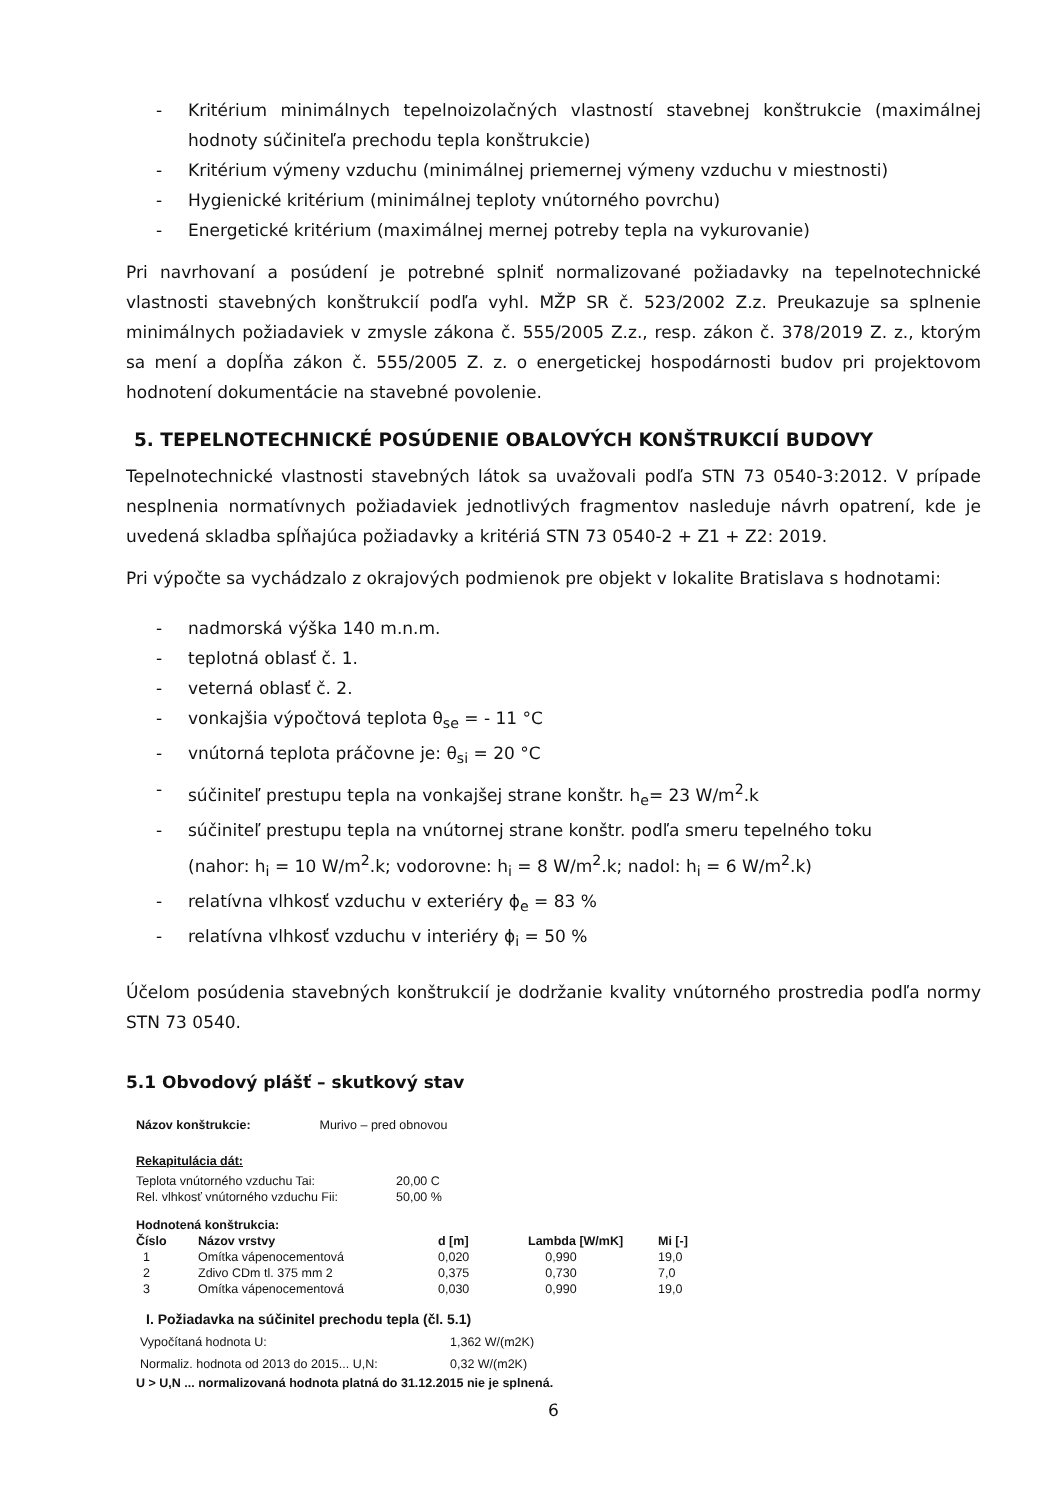- Kritérium minimálnych tepelnoizolačných vlastností stavebnej konštrukcie (maximálnej hodnoty súčiniteľa prechodu tepla konštrukcie)
- Kritérium výmeny vzduchu (minimálnej priemernej výmeny vzduchu v miestnosti)
- Hygienické kritérium (minimálnej teploty vnútorného povrchu)
- Energetické kritérium (maximálnej mernej potreby tepla na vykurovanie)
Pri navrhovaní a posúdení je potrebné splniť normalizované požiadavky na tepelnotechnické vlastnosti stavebných konštrukcií podľa vyhl. MŽP SR č. 523/2002 Z.z. Preukazuje sa splnenie minimálnych požiadaviek v zmysle zákona č. 555/2005 Z.z., resp. zákon č. 378/2019 Z. z., ktorým sa mení a dopĺňa zákon č. 555/2005 Z. z. o energetickej hospodárnosti budov pri projektovom hodnotení dokumentácie na stavebné povolenie.
5. TEPELNOTECHNICKÉ POSÚDENIE OBALOVÝCH KONŠTRUKCIÍ BUDOVY
Tepelnotechnické vlastnosti stavebných látok sa uvažovali podľa STN 73 0540-3:2012. V prípade nesplnenia normatívnych požiadaviek jednotlivých fragmentov nasleduje návrh opatrení, kde je uvedená skladba spĺňajúca požiadavky a kritériá STN 73 0540-2 + Z1 + Z2: 2019.
Pri výpočte sa vychádzalo z okrajových podmienok pre objekt v lokalite Bratislava s hodnotami:
- nadmorská výška 140 m.n.m.
- teplotná oblasť č. 1.
- veterná oblasť č. 2.
- vonkajšia výpočtová teplota θ<sub>se</sub> = - 11 °C
- vnútorná teplota práčovne je: θ<sub>si</sub> = 20 °C
- súčiniteľ prestupu tepla na vonkajšej strane konštr. h<sub>e</sub>= 23 W/m<sup>2</sup>.k
- súčiniteľ prestupu tepla na vnútornej strane konštr. podľa smeru tepelného toku
(nahor: h<sub>i</sub> = 10 W/m<sup>2</sup>.k; vodorovne: h<sub>i</sub> = 8 W/m<sup>2</sup>.k; nadol: h<sub>i</sub> = 6 W/m<sup>2</sup>.k)
- relatívna vlhkosť vzduchu v exteriéry ϕ<sub>e</sub> = 83 %
- relatívna vlhkosť vzduchu v interiéry ϕ<sub>i</sub> = 50 %
Účelom posúdenia stavebných konštrukcií je dodržanie kvality vnútorného prostredia podľa normy STN 73 0540.
5.1 Obvodový plášť – skutkový stav
Názov konštrukcie: Murivo – pred obnovou
Rekapitulácia dát:
| Teplota vnútorného vzduchu Tai: | 20,00 C |
| Rel. vlhkosť vnútorného vzduchu Fii: | 50,00 % |
Hodnotená konštrukcia:
| Číslo | Názov vrstvy | d [m] | Lambda [W/mK] | Mi [-] |
| --- | --- | --- | --- | --- |
| 1 | Omítka vápenocementová | 0,020 | 0,990 | 19,0 |
| 2 | Zdivo CDm tl. 375 mm 2 | 0,375 | 0,730 | 7,0 |
| 3 | Omítka vápenocementová | 0,030 | 0,990 | 19,0 |
I. Požiadavka na súčinitel prechodu tepla (čl. 5.1)
| Vypočítaná hodnota U: | 1,362 W/(m2K) |
| Normaliz. hodnota od 2013 do 2015... U,N: | 0,32 W/(m2K) |
U > U,N ... normalizovaná hodnota platná do 31.12.2015 nie je splnená.
6